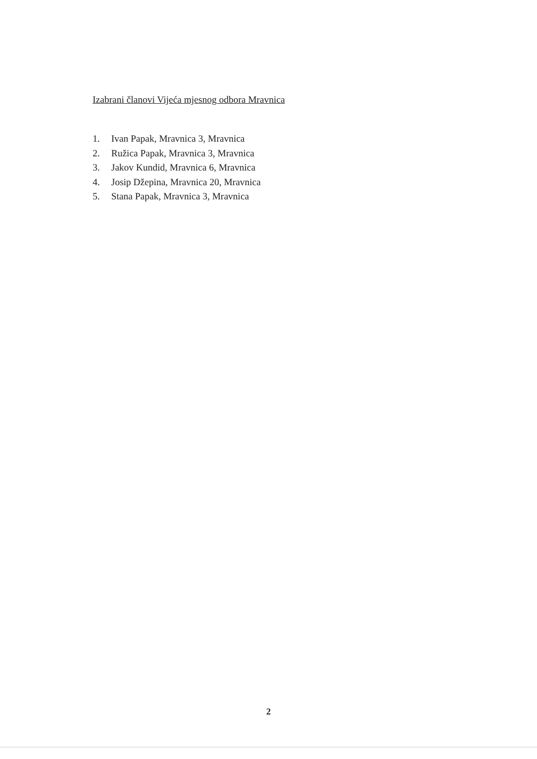Izabrani članovi Vijeća mjesnog odbora Mravnica
1. Ivan Papak, Mravnica 3, Mravnica
2. Ružica Papak, Mravnica 3, Mravnica
3. Jakov Kundid, Mravnica 6, Mravnica
4. Josip Džepina, Mravnica 20, Mravnica
5. Stana Papak, Mravnica 3, Mravnica
2